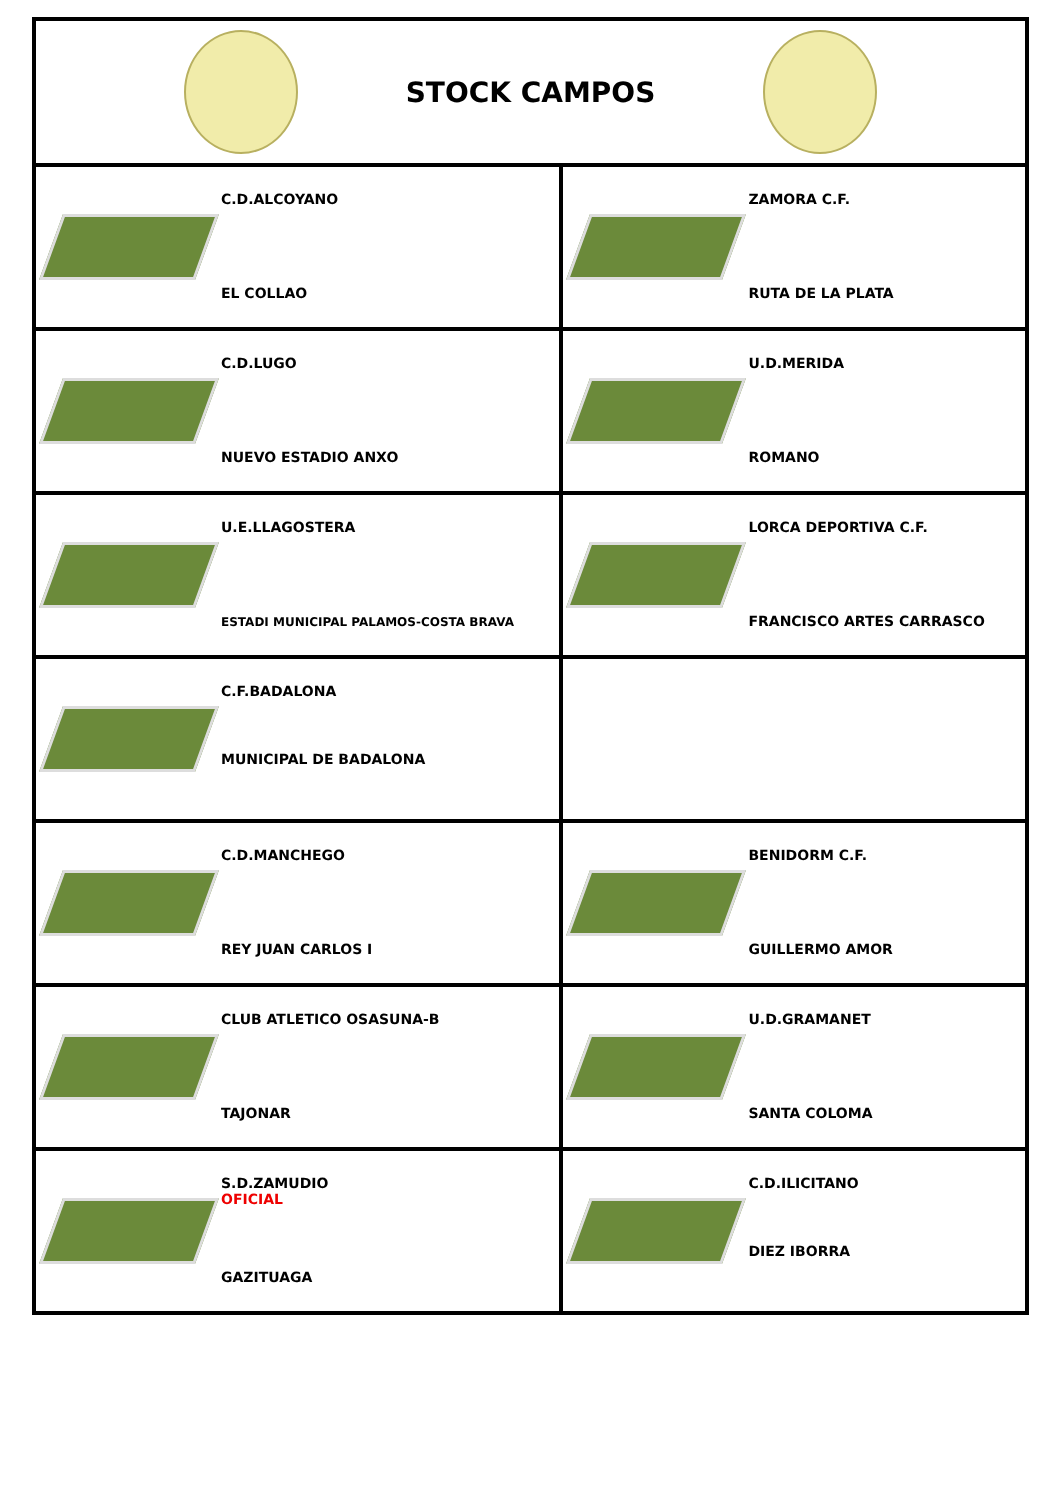| STOCK CAMPOS |
| C.D.ALCOYANO EL COLLAO | ZAMORA C.F. RUTA DE LA PLATA |
| C.D.LUGO NUEVO ESTADIO ANXO | U.D.MERIDA ROMANO |
| U.E.LLAGOSTERA ESTADI MUNICIPAL PALAMOS-COSTA BRAVA | LORCA DEPORTIVA C.F. FRANCISCO ARTES CARRASCO |
| C.F.BADALONA MUNICIPAL DE BADALONA | |
| C.D.MANCHEGO REY JUAN CARLOS I | BENIDORM C.F. GUILLERMO AMOR |
| CLUB ATLETICO OSASUNA-B TAJONAR | U.D.GRAMANET SANTA COLOMA |
| S.D.ZAMUDIO OFICIAL GAZITUAGA | C.D.ILICITANO DIEZ IBORRA |